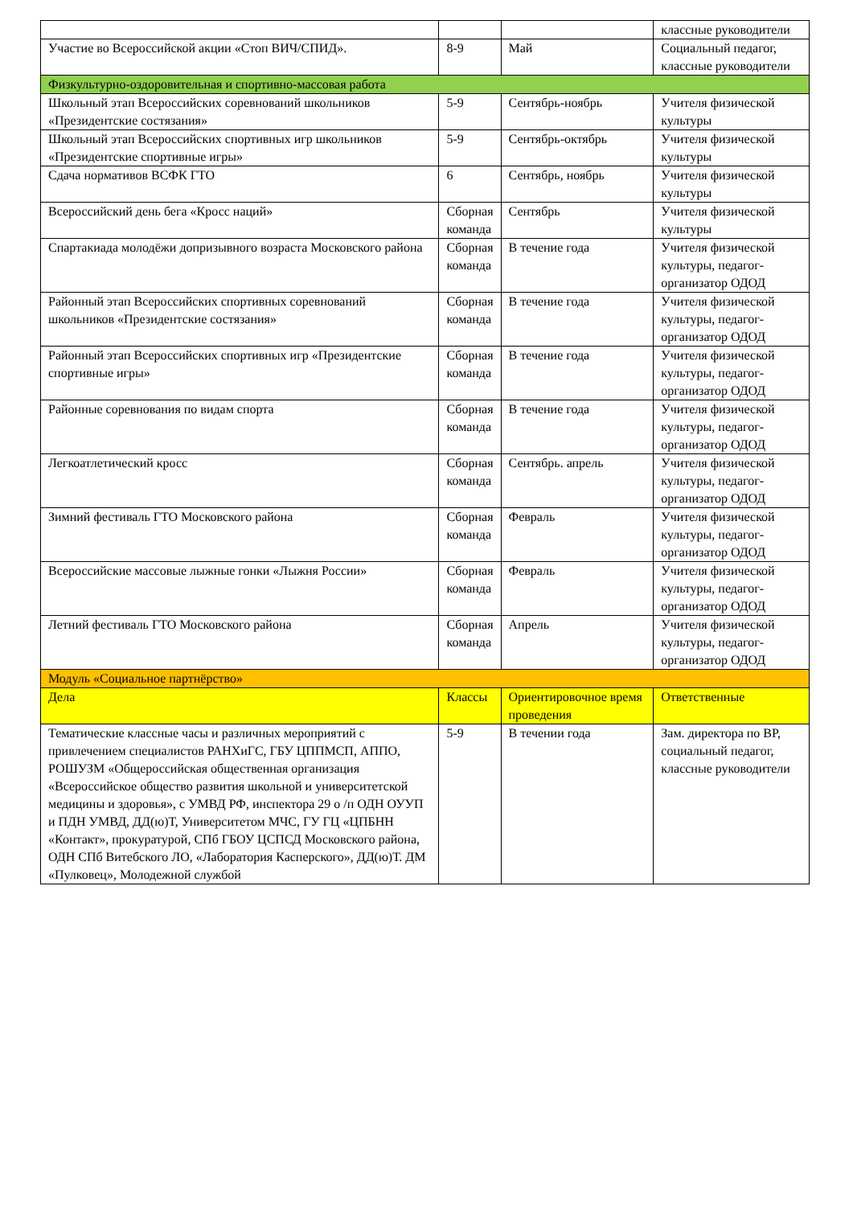| | | | классные руководители |
| Участие во Всероссийской акции «Стоп ВИЧ/СПИД». | 8-9 | Май | Социальный педагог, классные руководители |
| Физкультурно-оздоровительная и спортивно-массовая работа | | | |
| Школьный этап Всероссийских соревнований школьников «Президентские состязания» | 5-9 | Сентябрь-ноябрь | Учителя физической культуры |
| Школьный этап Всероссийских спортивных игр школьников «Президентские спортивные игры» | 5-9 | Сентябрь-октябрь | Учителя физической культуры |
| Сдача нормативов ВСФК ГТО | 6 | Сентябрь, ноябрь | Учителя физической культуры |
| Всероссийский день бега «Кросс наций» | Сборная команда | Сентябрь | Учителя физической культуры |
| Спартакиада молодёжи допризывного возраста Московского района | Сборная команда | В течение года | Учителя физической культуры, педагог-организатор ОДОД |
| Районный этап Всероссийских спортивных соревнований школьников «Президентские состязания» | Сборная команда | В течение года | Учителя физической культуры, педагог-организатор ОДОД |
| Районный этап Всероссийских спортивных игр «Президентские спортивные игры» | Сборная команда | В течение года | Учителя физической культуры, педагог-организатор ОДОД |
| Районные соревнования по видам спорта | Сборная команда | В течение года | Учителя физической культуры, педагог-организатор ОДОД |
| Легкоатлетический кросс | Сборная команда | Сентябрь. апрель | Учителя физической культуры, педагог-организатор ОДОД |
| Зимний фестиваль ГТО Московского района | Сборная команда | Февраль | Учителя физической культуры, педагог-организатор ОДОД |
| Всероссийские массовые лыжные гонки «Лыжня России» | Сборная команда | Февраль | Учителя физической культуры, педагог-организатор ОДОД |
| Летний фестиваль ГТО Московского района | Сборная команда | Апрель | Учителя физической культуры, педагог-организатор ОДОД |
| Модуль «Социальное партнёрство» | | | |
| Дела | Классы | Ориентировочное время проведения | Ответственные |
| Тематические классные часы и различных мероприятий с привлечением специалистов РАНХиГС, ГБУ ЦППМСП, АППО, РОШУЗМ «Общероссийская общественная организация «Всероссийское общество развития школьной и университетской медицины и здоровья», с УМВД РФ, инспектора 29 о /п ОДН ОУУП и ПДН УМВД, ДД(ю)Т, Университетом МЧС, ГУ ГЦ «ЦПБНН «Контакт», прокуратурой, СПб ГБОУ ЦСПСД Московского района, ОДН СПб Витебского ЛО, «Лаборатория Касперского», ДД(ю)Т. ДМ «Пулковец», Молодежной службой | 5-9 | В течении года | Зам. директора по ВР, социальный педагог, классные руководители |